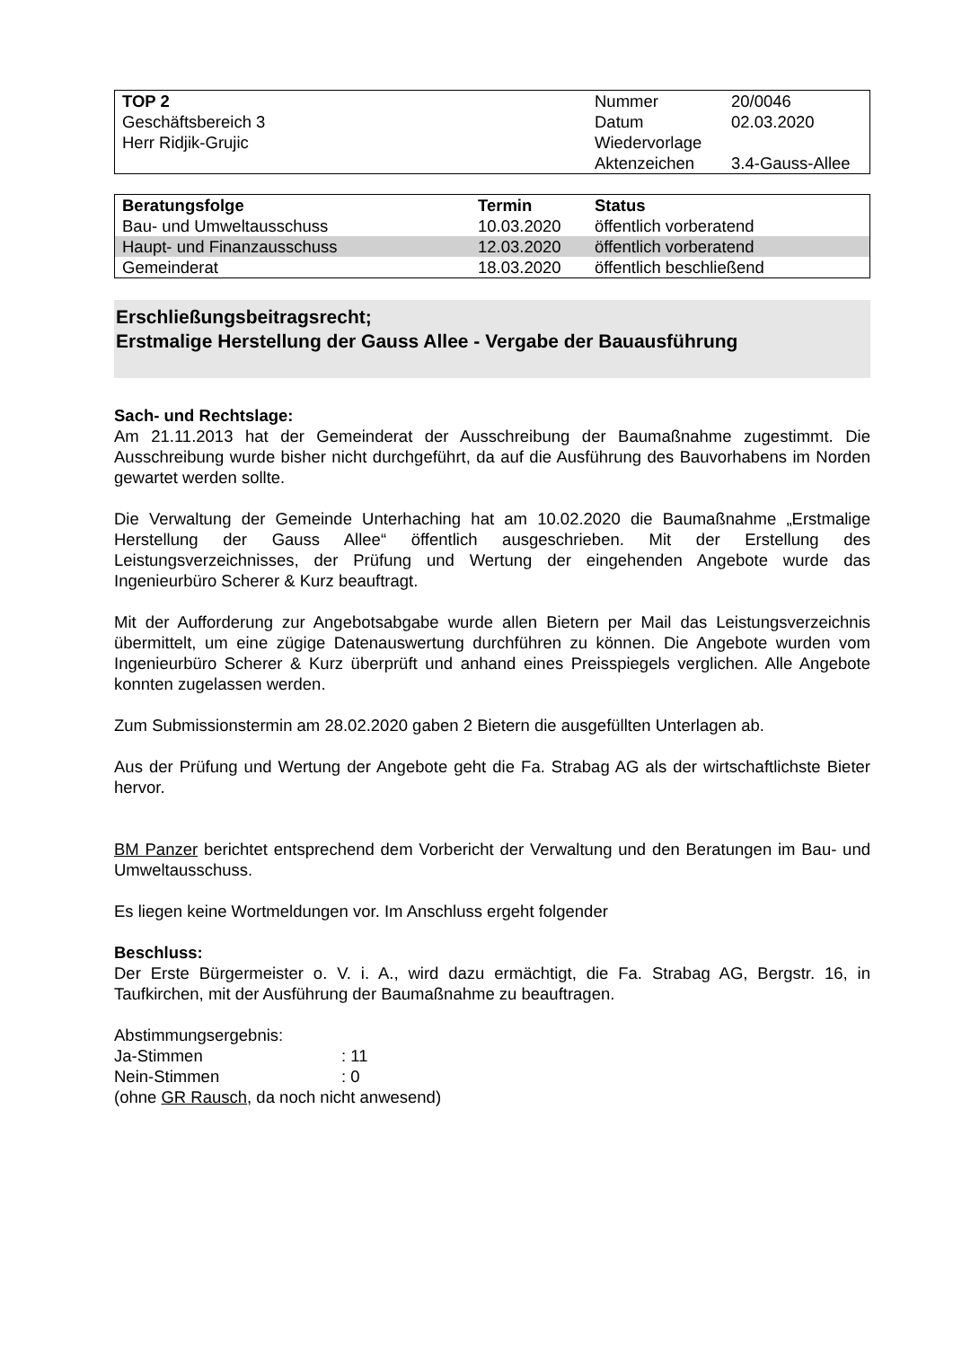| TOP 2 | Nummer | 20/0046 |
| Geschäftsbereich 3 | Datum | 02.03.2020 |
| Herr Ridjik-Grujic | Wiedervorlage | |
| | Aktenzeichen | 3.4-Gauss-Allee |
| Beratungsfolge | Termin | Status |
| --- | --- | --- |
| Bau- und Umweltausschuss | 10.03.2020 | öffentlich vorberatend |
| Haupt- und Finanzausschuss | 12.03.2020 | öffentlich vorberatend |
| Gemeinderat | 18.03.2020 | öffentlich beschließend |
Erschließungsbeitragsrecht;
Erstmalige Herstellung der Gauss Allee - Vergabe der Bauausführung
Sach- und Rechtslage:
Am 21.11.2013 hat der Gemeinderat der Ausschreibung der Baumaßnahme zugestimmt. Die Ausschreibung wurde bisher nicht durchgeführt, da auf die Ausführung des Bauvorhabens im Norden gewartet werden sollte.
Die Verwaltung der Gemeinde Unterhaching hat am 10.02.2020 die Baumaßnahme „Erstmalige Herstellung der Gauss Allee“ öffentlich ausgeschrieben. Mit der Erstellung des Leistungsverzeichnisses, der Prüfung und Wertung der eingehenden Angebote wurde das Ingenieurbüro Scherer & Kurz beauftragt.
Mit der Aufforderung zur Angebotsabgabe wurde allen Bietern per Mail das Leistungsverzeichnis übermittelt, um eine zügige Datenauswertung durchführen zu können. Die Angebote wurden vom Ingenieurbüro Scherer & Kurz überprüft und anhand eines Preisspiegels verglichen. Alle Angebote konnten zugelassen werden.
Zum Submissionstermin am 28.02.2020 gaben 2 Bietern die ausgefüllten Unterlagen ab.
Aus der Prüfung und Wertung der Angebote geht die Fa. Strabag AG als der wirtschaftlichste Bieter hervor.
BM Panzer berichtet entsprechend dem Vorbericht der Verwaltung und den Beratungen im Bau- und Umweltausschuss.
Es liegen keine Wortmeldungen vor. Im Anschluss ergeht folgender
Beschluss:
Der Erste Bürgermeister o. V. i. A., wird dazu ermächtigt, die Fa. Strabag AG, Bergstr. 16, in Taufkirchen, mit der Ausführung der Baumaßnahme zu beauftragen.
Abstimmungsergebnis:
Ja-Stimmen: 11
Nein-Stimmen: 0
(ohne GR Rausch, da noch nicht anwesend)